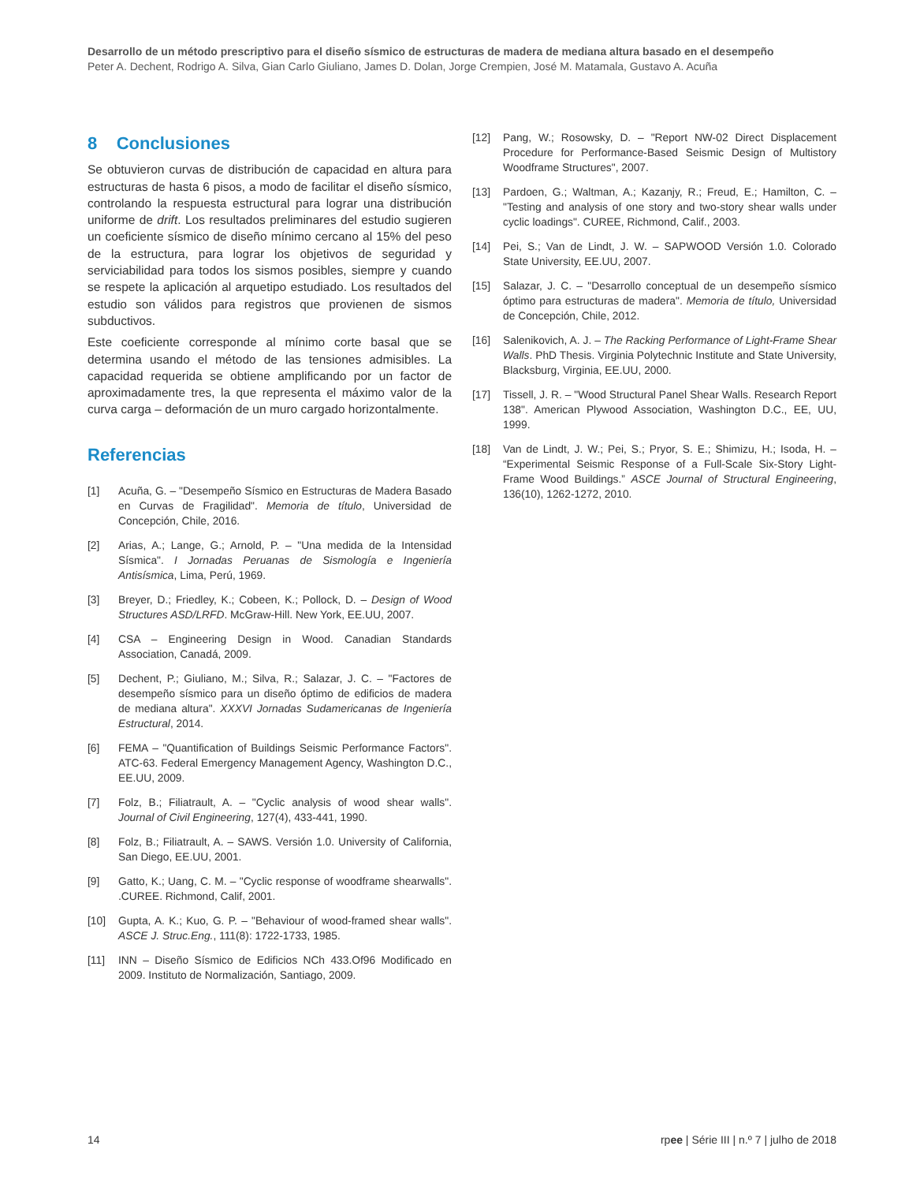Desarrollo de un método prescriptivo para el diseño sísmico de estructuras de madera de mediana altura basado en el desempeño
Peter A. Dechent, Rodrigo A. Silva, Gian Carlo Giuliano, James D. Dolan, Jorge Crempien, José M. Matamala, Gustavo A. Acuña
8 Conclusiones
Se obtuvieron curvas de distribución de capacidad en altura para estructuras de hasta 6 pisos, a modo de facilitar el diseño sísmico, controlando la respuesta estructural para lograr una distribución uniforme de drift. Los resultados preliminares del estudio sugieren un coeficiente sísmico de diseño mínimo cercano al 15% del peso de la estructura, para lograr los objetivos de seguridad y serviciabilidad para todos los sismos posibles, siempre y cuando se respete la aplicación al arquetipo estudiado. Los resultados del estudio son válidos para registros que provienen de sismos subductivos.
Este coeficiente corresponde al mínimo corte basal que se determina usando el método de las tensiones admisibles. La capacidad requerida se obtiene amplificando por un factor de aproximadamente tres, la que representa el máximo valor de la curva carga – deformación de un muro cargado horizontalmente.
Referencias
[1] Acuña, G. – "Desempeño Sísmico en Estructuras de Madera Basado en Curvas de Fragilidad". Memoria de título, Universidad de Concepción, Chile, 2016.
[2] Arias, A.; Lange, G.; Arnold, P. – "Una medida de la Intensidad Sísmica". I Jornadas Peruanas de Sismología e Ingeniería Antisísmica, Lima, Perú, 1969.
[3] Breyer, D.; Friedley, K.; Cobeen, K.; Pollock, D. – Design of Wood Structures ASD/LRFD. McGraw-Hill. New York, EE.UU, 2007.
[4] CSA – Engineering Design in Wood. Canadian Standards Association, Canadá, 2009.
[5] Dechent, P.; Giuliano, M.; Silva, R.; Salazar, J. C. – "Factores de desempeño sísmico para un diseño óptimo de edificios de madera de mediana altura". XXXVI Jornadas Sudamericanas de Ingeniería Estructural, 2014.
[6] FEMA – "Quantification of Buildings Seismic Performance Factors". ATC-63. Federal Emergency Management Agency, Washington D.C., EE.UU, 2009.
[7] Folz, B.; Filiatrault, A. – "Cyclic analysis of wood shear walls". Journal of Civil Engineering, 127(4), 433-441, 1990.
[8] Folz, B.; Filiatrault, A. – SAWS. Versión 1.0. University of California, San Diego, EE.UU, 2001.
[9] Gatto, K.; Uang, C. M. – "Cyclic response of woodframe shearwalls". .CUREE. Richmond, Calif, 2001.
[10] Gupta, A. K.; Kuo, G. P. – "Behaviour of wood-framed shear walls". ASCE J. Struc.Eng., 111(8): 1722-1733, 1985.
[11] INN – Diseño Sísmico de Edificios NCh 433.Of96 Modificado en 2009. Instituto de Normalización, Santiago, 2009.
[12] Pang, W.; Rosowsky, D. – "Report NW-02 Direct Displacement Procedure for Performance-Based Seismic Design of Multistory Woodframe Structures", 2007.
[13] Pardoen, G.; Waltman, A.; Kazanjy, R.; Freud, E.; Hamilton, C. – "Testing and analysis of one story and two-story shear walls under cyclic loadings". CUREE, Richmond, Calif., 2003.
[14] Pei, S.; Van de Lindt, J. W. – SAPWOOD Versión 1.0. Colorado State University, EE.UU, 2007.
[15] Salazar, J. C. – "Desarrollo conceptual de un desempeño sísmico óptimo para estructuras de madera". Memoria de título, Universidad de Concepción, Chile, 2012.
[16] Salenikovich, A. J. – The Racking Performance of Light-Frame Shear Walls. PhD Thesis. Virginia Polytechnic Institute and State University, Blacksburg, Virginia, EE.UU, 2000.
[17] Tissell, J. R. – "Wood Structural Panel Shear Walls. Research Report 138". American Plywood Association, Washington D.C., EE, UU, 1999.
[18] Van de Lindt, J. W.; Pei, S.; Pryor, S. E.; Shimizu, H.; Isoda, H. – “Experimental Seismic Response of a Full-Scale Six-Story Light-Frame Wood Buildings.” ASCE Journal of Structural Engineering, 136(10), 1262-1272, 2010.
14 rpee | Série III | n.º 7 | julho de 2018